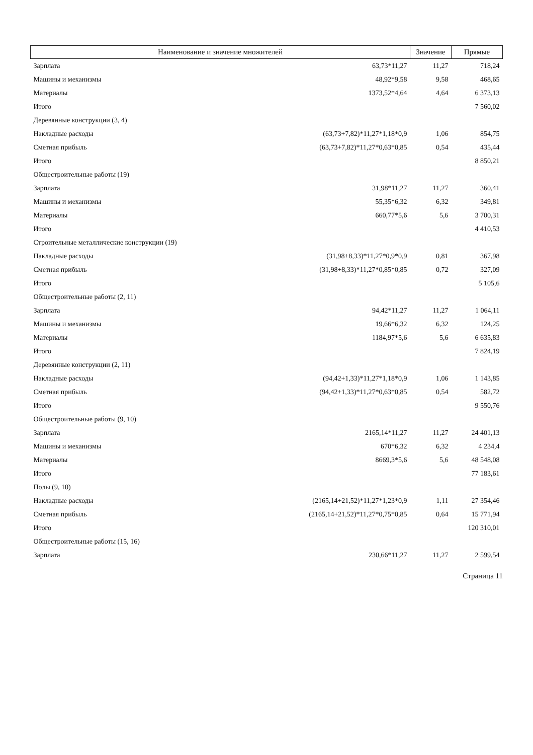| Наименование и значение множителей | | Значение | Прямые |
| --- | --- | --- | --- |
| Зарплата | 63,73*11,27 | 11,27 | 718,24 |
| Машины и механизмы | 48,92*9,58 | 9,58 | 468,65 |
| Материалы | 1373,52*4,64 | 4,64 | 6 373,13 |
| Итого | | | 7 560,02 |
| Деревянные конструкции (3, 4) | | | |
| Накладные расходы | (63,73+7,82)*11,27*1,18*0,9 | 1,06 | 854,75 |
| Сметная прибыль | (63,73+7,82)*11,27*0,63*0,85 | 0,54 | 435,44 |
| Итого | | | 8 850,21 |
| Общестроительные работы (19) | | | |
| Зарплата | 31,98*11,27 | 11,27 | 360,41 |
| Машины и механизмы | 55,35*6,32 | 6,32 | 349,81 |
| Материалы | 660,77*5,6 | 5,6 | 3 700,31 |
| Итого | | | 4 410,53 |
| Строительные металлические конструкции (19) | | | |
| Накладные расходы | (31,98+8,33)*11,27*0,9*0,9 | 0,81 | 367,98 |
| Сметная прибыль | (31,98+8,33)*11,27*0,85*0,85 | 0,72 | 327,09 |
| Итого | | | 5 105,6 |
| Общестроительные работы (2, 11) | | | |
| Зарплата | 94,42*11,27 | 11,27 | 1 064,11 |
| Машины и механизмы | 19,66*6,32 | 6,32 | 124,25 |
| Материалы | 1184,97*5,6 | 5,6 | 6 635,83 |
| Итого | | | 7 824,19 |
| Деревянные конструкции (2, 11) | | | |
| Накладные расходы | (94,42+1,33)*11,27*1,18*0,9 | 1,06 | 1 143,85 |
| Сметная прибыль | (94,42+1,33)*11,27*0,63*0,85 | 0,54 | 582,72 |
| Итого | | | 9 550,76 |
| Общестроительные работы (9, 10) | | | |
| Зарплата | 2165,14*11,27 | 11,27 | 24 401,13 |
| Машины и механизмы | 670*6,32 | 6,32 | 4 234,4 |
| Материалы | 8669,3*5,6 | 5,6 | 48 548,08 |
| Итого | | | 77 183,61 |
| Полы (9, 10) | | | |
| Накладные расходы | (2165,14+21,52)*11,27*1,23*0,9 | 1,11 | 27 354,46 |
| Сметная прибыль | (2165,14+21,52)*11,27*0,75*0,85 | 0,64 | 15 771,94 |
| Итого | | | 120 310,01 |
| Общестроительные работы (15, 16) | | | |
| Зарплата | 230,66*11,27 | 11,27 | 2 599,54 |
Страница 11